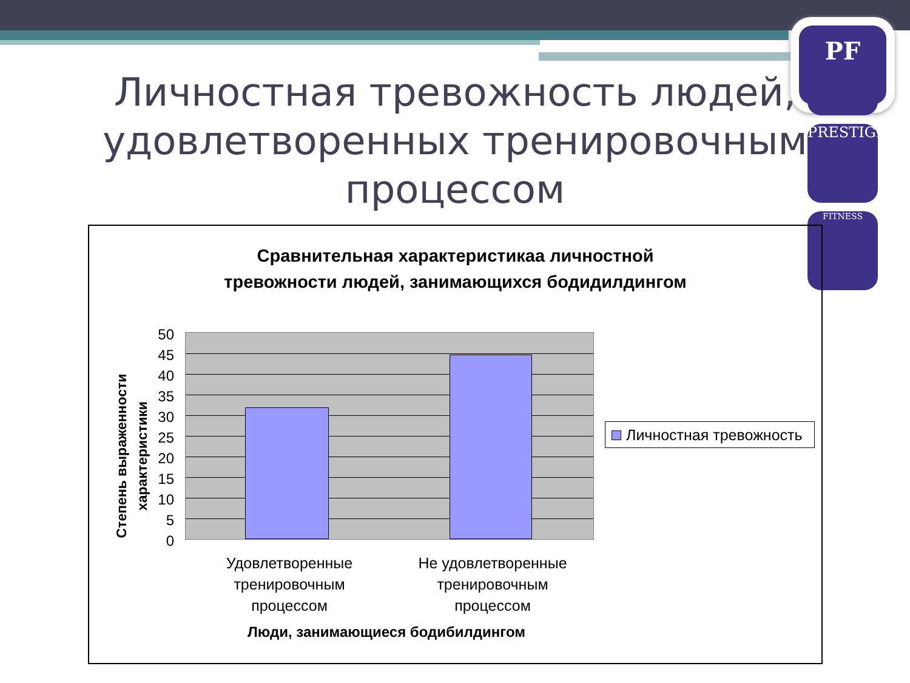PF
PRESTIGE
FITNESS
Личностная тревожность людей,
удовлетворенных тренировочным
процессом
Сравнительная характеристикаа личностной
тревожности людей, занимающихся бодидилдингом
Степень выраженности характеристики
50
45
40
35
30
25
20
15
10
5
0
Удовлетворенные
тренировочным
процессом
Не удовлетворенные
тренировочным
процессом
Люди, занимающиеся бодибилдингом
Личностная тревожность